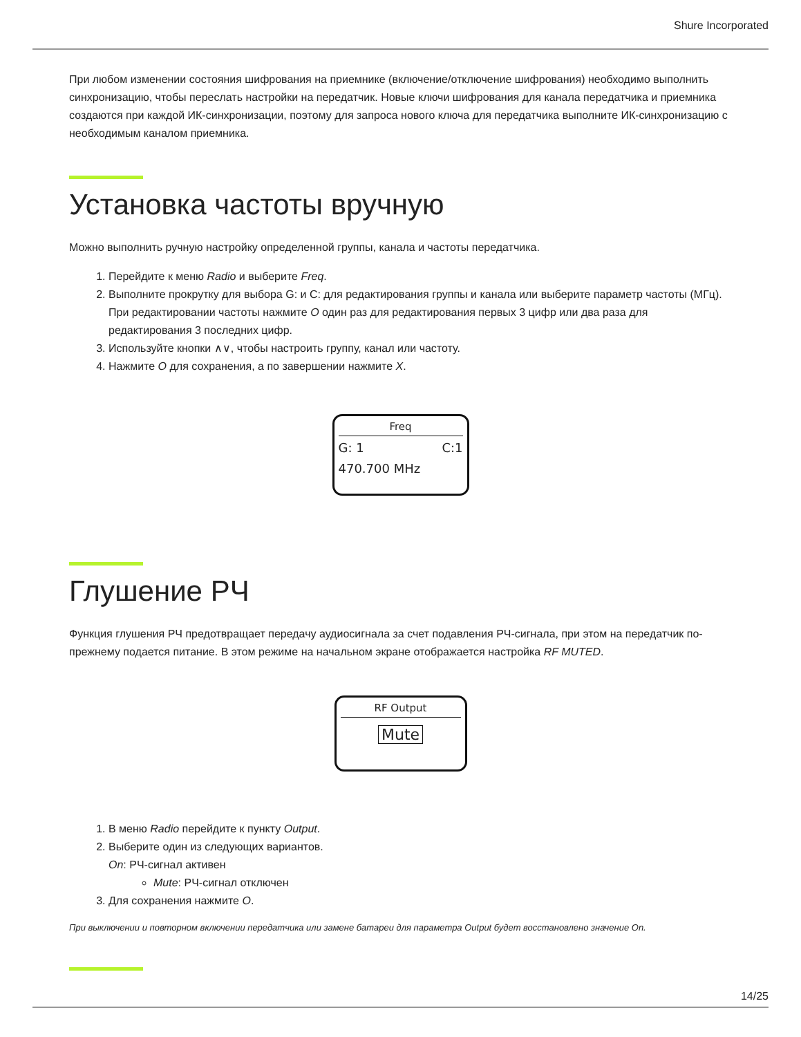Shure Incorporated
При любом изменении состояния шифрования на приемнике (включение/отключение шифрования) необходимо выполнить синхронизацию, чтобы переслать настройки на передатчик. Новые ключи шифрования для канала передатчика и приемника создаются при каждой ИК-синхронизации, поэтому для запроса нового ключа для передатчика выполните ИК-синхронизацию с необходимым каналом приемника.
Установка частоты вручную
Можно выполнить ручную настройку определенной группы, канала и частоты передатчика.
1. Перейдите к меню Radio и выберите Freq.
2. Выполните прокрутку для выбора G: и C: для редактирования группы и канала или выберите параметр частоты (МГц). При редактировании частоты нажмите O один раз для редактирования первых 3 цифр или два раза для редактирования 3 последних цифр.
3. Используйте кнопки ∧∨, чтобы настроить группу, канал или частоту.
4. Нажмите O для сохранения, а по завершении нажмите X.
Freq
G: 1 C:1
470.700 MHz
Глушение РЧ
Функция глушения РЧ предотвращает передачу аудиосигнала за счет подавления РЧ-сигнала, при этом на передатчик по-прежнему подается питание. В этом режиме на начальном экране отображается настройка RF MUTED.
RF Output
Mute
1. В меню Radio перейдите к пункту Output.
2. Выберите один из следующих вариантов.
On: РЧ-сигнал активен
Mute: РЧ-сигнал отключен
3. Для сохранения нажмите O.
При выключении и повторном включении передатчика или замене батареи для параметра Output будет восстановлено значение On.
14/25